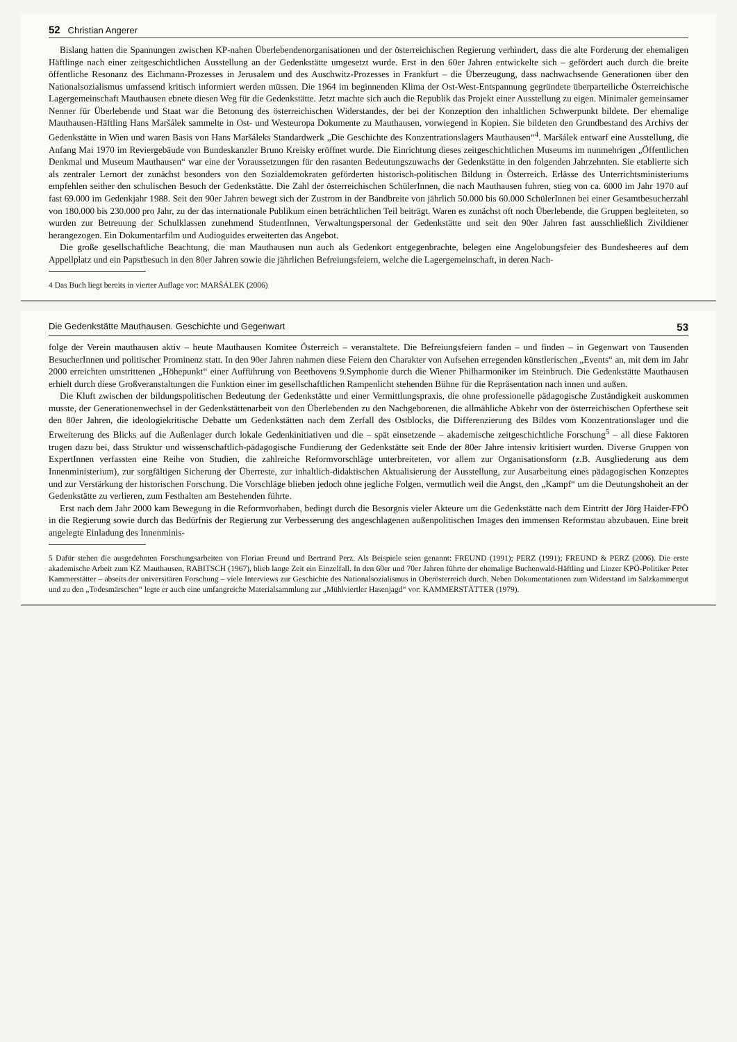52 Christian Angerer
Bislang hatten die Spannungen zwischen KP-nahen Überlebendenorganisationen und der österreichischen Regierung verhindert, dass die alte Forderung der ehemaligen Häftlinge nach einer zeitgeschichtlichen Ausstellung an der Gedenkstätte umgesetzt wurde. Erst in den 60er Jahren entwickelte sich – gefördert auch durch die breite öffentliche Resonanz des Eichmann-Prozesses in Jerusalem und des Auschwitz-Prozesses in Frankfurt – die Überzeugung, dass nachwachsende Generationen über den Nationalsozialismus umfassend kritisch informiert werden müssen. Die 1964 im beginnenden Klima der Ost-West-Entspannung gegründete überparteiliche Österreichische Lagergemeinschaft Mauthausen ebnete diesen Weg für die Gedenkstätte. Jetzt machte sich auch die Republik das Projekt einer Ausstellung zu eigen. Minimaler gemeinsamer Nenner für Überlebende und Staat war die Betonung des österreichischen Widerstandes, der bei der Konzeption den inhaltlichen Schwerpunkt bildete. Der ehemalige Mauthausen-Häftling Hans Maršálek sammelte in Ost- und Westeuropa Dokumente zu Mauthausen, vorwiegend in Kopien. Sie bildeten den Grundbestand des Archivs der Gedenkstätte in Wien und waren Basis von Hans Maršáleks Standardwerk „Die Geschichte des Konzentrationslagers Mauthausen“<sup>4</sup>. Maršálek entwarf eine Ausstellung, die Anfang Mai 1970 im Reviergebäude von Bundeskanzler Bruno Kreisky eröffnet wurde. Die Einrichtung dieses zeitgeschichtlichen Museums im nunmehrigen „Öffentlichen Denkmal und Museum Mauthausen“ war eine der Voraussetzungen für den rasanten Bedeutungszuwachs der Gedenkstätte in den folgenden Jahrzehnten. Sie etablierte sich als zentraler Lernort der zunächst besonders von den Sozialdemokraten geförderten historisch-politischen Bildung in Österreich. Erlässe des Unterrichtsministeriums empfehlen seither den schulischen Besuch der Gedenkstätte. Die Zahl der österreichischen SchülerInnen, die nach Mauthausen fuhren, stieg von ca. 6000 im Jahr 1970 auf fast 69.000 im Gedenkjahr 1988. Seit den 90er Jahren bewegt sich der Zustrom in der Bandbreite von jährlich 50.000 bis 60.000 SchülerInnen bei einer Gesamtbesucherzahl von 180.000 bis 230.000 pro Jahr, zu der das internationale Publikum einen beträchtlichen Teil beiträgt. Waren es zunächst oft noch Überlebende, die Gruppen begleiteten, so wurden zur Betreuung der Schulklassen zunehmend StudentInnen, Verwaltungspersonal der Gedenkstätte und seit den 90er Jahren fast ausschließlich Zivildiener herangezogen. Ein Dokumentarfilm und Audioguides erweiterten das Angebot.
Die große gesellschaftliche Beachtung, die man Mauthausen nun auch als Gedenkort entgegenbrachte, belegen eine Angelobungsfeier des Bundesheeres auf dem Appellplatz und ein Papstbesuch in den 80er Jahren sowie die jährlichen Befreiungsfeiern, welche die Lagergemeinschaft, in deren Nach-
4 Das Buch liegt bereits in vierter Auflage vor: MARŠÁLEK (2006)
Die Gedenkstätte Mauthausen. Geschichte und Gegenwart 53
folge der Verein mauthausen aktiv – heute Mauthausen Komitee Österreich – veranstaltete. Die Befreiungsfeiern fanden – und finden – in Gegenwart von Tausenden BesucherInnen und politischer Prominenz statt. In den 90er Jahren nahmen diese Feiern den Charakter von Aufsehen erregenden künstlerischen „Events“ an, mit dem im Jahr 2000 erreichten umstrittenen „Höhepunkt“ einer Aufführung von Beethovens 9.Symphonie durch die Wiener Philharmoniker im Steinbruch. Die Gedenkstätte Mauthausen erhielt durch diese Großveranstaltungen die Funktion einer im gesellschaftlichen Rampenlicht stehenden Bühne für die Repräsentation nach innen und außen.
Die Kluft zwischen der bildungspolitischen Bedeutung der Gedenkstätte und einer Vermittlungspraxis, die ohne professionelle pädagogische Zuständigkeit auskommen musste, der Generationenwechsel in der Gedenkstättenarbeit von den Überlebenden zu den Nachgeborenen, die allmähliche Abkehr von der österreichischen Opferthese seit den 80er Jahren, die ideologiekritische Debatte um Gedenkstätten nach dem Zerfall des Ostblocks, die Differenzierung des Bildes vom Konzentrationslager und die Erweiterung des Blicks auf die Außenlager durch lokale Gedenkinitiativen und die – spät einsetzende – akademische zeitgeschichtliche Forschung<sup>5</sup> – all diese Faktoren trugen dazu bei, dass Struktur und wissenschaftlich-pädagogische Fundierung der Gedenkstätte seit Ende der 80er Jahre intensiv kritisiert wurden. Diverse Gruppen von ExpertInnen verfassten eine Reihe von Studien, die zahlreiche Reformvorschläge unterbreiteten, vor allem zur Organisationsform (z.B. Ausgliederung aus dem Innenministerium), zur sorgfältigen Sicherung der Überreste, zur inhaltlich-didaktischen Aktualisierung der Ausstellung, zur Ausarbeitung eines pädagogischen Konzeptes und zur Verstärkung der historischen Forschung. Die Vorschläge blieben jedoch ohne jegliche Folgen, vermutlich weil die Angst, den „Kampf“ um die Deutungshoheit an der Gedenkstätte zu verlieren, zum Festhalten am Bestehenden führte.
Erst nach dem Jahr 2000 kam Bewegung in die Reformvorhaben, bedingt durch die Besorgnis vieler Akteure um die Gedenkstätte nach dem Eintritt der Jörg Haider-FPÖ in die Regierung sowie durch das Bedürfnis der Regierung zur Verbesserung des angeschlagenen außenpolitischen Images den immensen Reformstau abzubauen. Eine breit angelegte Einladung des Innenminis-
5 Dafür stehen die ausgedehnten Forschungsarbeiten von Florian Freund und Bertrand Perz. Als Beispiele seien genannt: FREUND (1991); PERZ (1991); FREUND & PERZ (2006). Die erste akademische Arbeit zum KZ Mauthausen, RABITSCH (1967), blieb lange Zeit ein Einzelfall. In den 60er und 70er Jahren führte der ehemalige Buchenwald-Häftling und Linzer KPÖ-Politiker Peter Kammerstätter – abseits der universitären Forschung – viele Interviews zur Geschichte des Nationalsozialismus in Oberösterreich durch. Neben Dokumentationen zum Widerstand im Salzkammergut und zu den „Todesmärschen“ legte er auch eine umfangreiche Materialsammlung zur „Mühlviertler Hasenjagd“ vor: KAMMERSTÄTTER (1979).